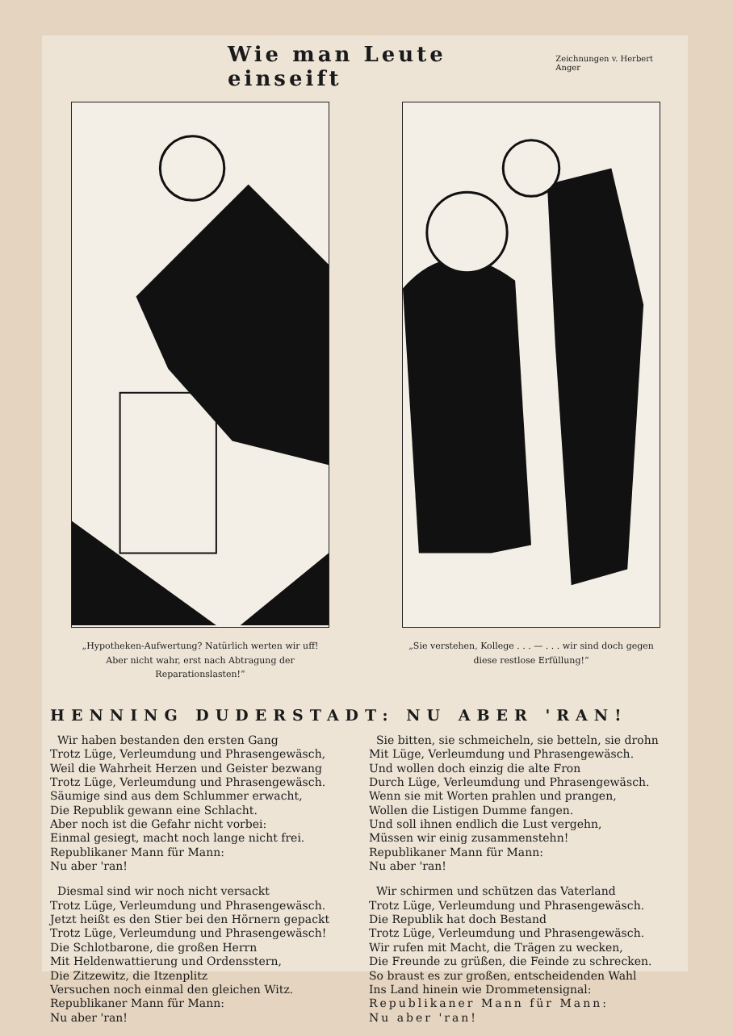Wie man Leute einseift
Zeichnungen v. Herbert Anger
„Hypotheken-Aufwertung? Natürlich werten wir uff! Aber nicht wahr, erst nach Abtragung der Reparationslasten!“
„Sie verstehen, Kollege . . . — . . . wir sind doch gegen diese restlose Erfüllung!“
HENNING DUDERSTADT: NU ABER 'RAN!
Wir haben bestanden den ersten Gang
Trotz Lüge, Verleumdung und Phrasengewäsch,
Weil die Wahrheit Herzen und Geister bezwang
Trotz Lüge, Verleumdung und Phrasengewäsch.
Säumige sind aus dem Schlummer erwacht,
Die Republik gewann eine Schlacht.
Aber noch ist die Gefahr nicht vorbei:
Einmal gesiegt, macht noch lange nicht frei.
Republikaner Mann für Mann:
Nu aber 'ran!
Diesmal sind wir noch nicht versackt
Trotz Lüge, Verleumdung und Phrasengewäsch.
Jetzt heißt es den Stier bei den Hörnern gepackt
Trotz Lüge, Verleumdung und Phrasengewäsch!
Die Schlotbarone, die großen Herrn
Mit Heldenwattierung und Ordensstern,
Die Zitzewitz, die Itzenplitz
Versuchen noch einmal den gleichen Witz.
Republikaner Mann für Mann:
Nu aber 'ran!
Sie bitten, sie schmeicheln, sie betteln, sie drohn
Mit Lüge, Verleumdung und Phrasengewäsch.
Und wollen doch einzig die alte Fron
Durch Lüge, Verleumdung und Phrasengewäsch.
Wenn sie mit Worten prahlen und prangen,
Wollen die Listigen Dumme fangen.
Und soll ihnen endlich die Lust vergehn,
Müssen wir einig zusammenstehn!
Republikaner Mann für Mann:
Nu aber 'ran!
Wir schirmen und schützen das Vaterland
Trotz Lüge, Verleumdung und Phrasengewäsch.
Die Republik hat doch Bestand
Trotz Lüge, Verleumdung und Phrasengewäsch.
Wir rufen mit Macht, die Trägen zu wecken,
Die Freunde zu grüßen, die Feinde zu schrecken.
So braust es zur großen, entscheidenden Wahl
Ins Land hinein wie Drommetensignal:
Republikaner Mann für Mann:
Nu aber 'ran!